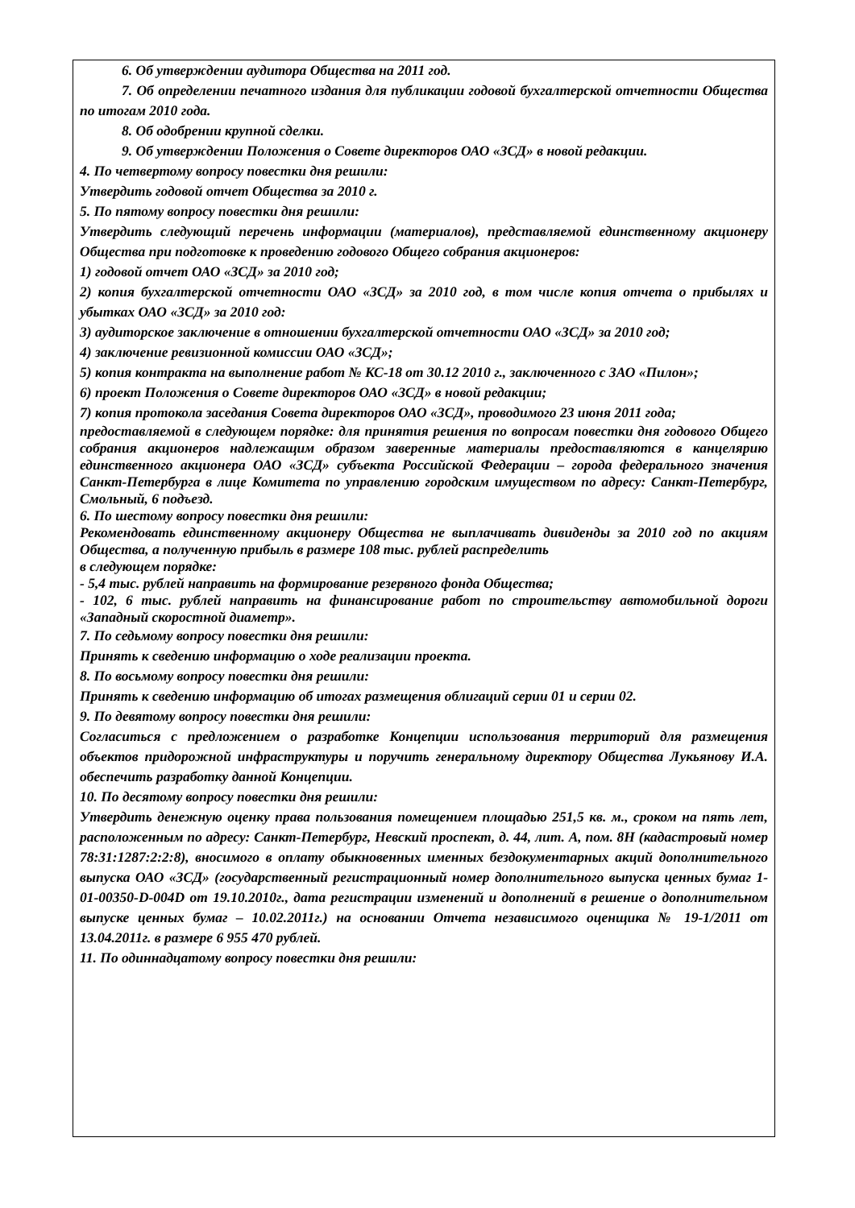6. Об утверждении аудитора Общества на 2011 год.
7. Об определении печатного издания для публикации годовой бухгалтерской отчетности Общества по итогам 2010 года.
8. Об одобрении крупной сделки.
9. Об утверждении Положения о Совете директоров ОАО «ЗСД» в новой редакции.
4. По четвертому вопросу повестки дня решили:
Утвердить годовой отчет Общества за 2010 г.
5. По пятому вопросу повестки дня решили:
Утвердить следующий перечень информации (материалов), представляемой единственному акционеру Общества при подготовке к проведению годового Общего собрания акционеров:
1) годовой отчет ОАО «ЗСД» за 2010 год;
2) копия бухгалтерской отчетности ОАО «ЗСД» за 2010 год, в том числе копия отчета о прибылях и убытках ОАО «ЗСД» за 2010 год:
3) аудиторское заключение в отношении бухгалтерской отчетности ОАО «ЗСД» за 2010 год;
4) заключение ревизионной комиссии ОАО «ЗСД»;
5) копия контракта на выполнение работ № КС-18 от 30.12 2010 г., заключенного с ЗАО «Пилон»;
6) проект Положения о Совете директоров ОАО «ЗСД» в новой редакции;
7) копия протокола заседания Совета директоров ОАО «ЗСД», проводимого 23 июня 2011 года;
предоставляемой в следующем порядке: для принятия решения по вопросам повестки дня годового Общего собрания акционеров надлежащим образом заверенные материалы предоставляются в канцелярию единственного акционера ОАО «ЗСД» субъекта Российской Федерации – города федерального значения Санкт-Петербурга в лице Комитета по управлению городским имуществом по адресу: Санкт-Петербург, Смольный, 6 подъезд.
6. По шестому вопросу повестки дня решили:
Рекомендовать единственному акционеру Общества не выплачивать дивиденды за 2010 год по акциям Общества, а полученную прибыль в размере 108 тыс. рублей распределить
в следующем порядке:
- 5,4 тыс. рублей направить на формирование резервного фонда Общества;
- 102, 6 тыс. рублей направить на финансирование работ по строительству автомобильной дороги «Западный скоростной диаметр».
7. По седьмому вопросу повестки дня решили:
Принять к сведению информацию о ходе реализации проекта.
8. По восьмому вопросу повестки дня решили:
Принять к сведению информацию об итогах размещения облигаций серии 01 и серии 02.
9. По девятому вопросу повестки дня решили:
Согласиться с предложением о разработке Концепции использования территорий для размещения объектов придорожной инфраструктуры и поручить генеральному директору Общества Лукьянову И.А. обеспечить разработку данной Концепции.
10. По десятому вопросу повестки дня решили:
Утвердить денежную оценку права пользования помещением площадью 251,5 кв. м., сроком на пять лет, расположенным по адресу: Санкт-Петербург, Невский проспект, д. 44, лит. А, пом. 8Н (кадастровый номер 78:31:1287:2:2:8), вносимого в оплату обыкновенных именных бездокументарных акций дополнительного выпуска ОАО «ЗСД» (государственный регистрационный номер дополнительного выпуска ценных бумаг 1-01-00350-D-004D от 19.10.2010г., дата регистрации изменений и дополнений в решение о дополнительном выпуске ценных бумаг – 10.02.2011г.) на основании Отчета независимого оценщика № 19-1/2011 от 13.04.2011г. в размере 6 955 470 рублей.
11. По одиннадцатому вопросу повестки дня решили: